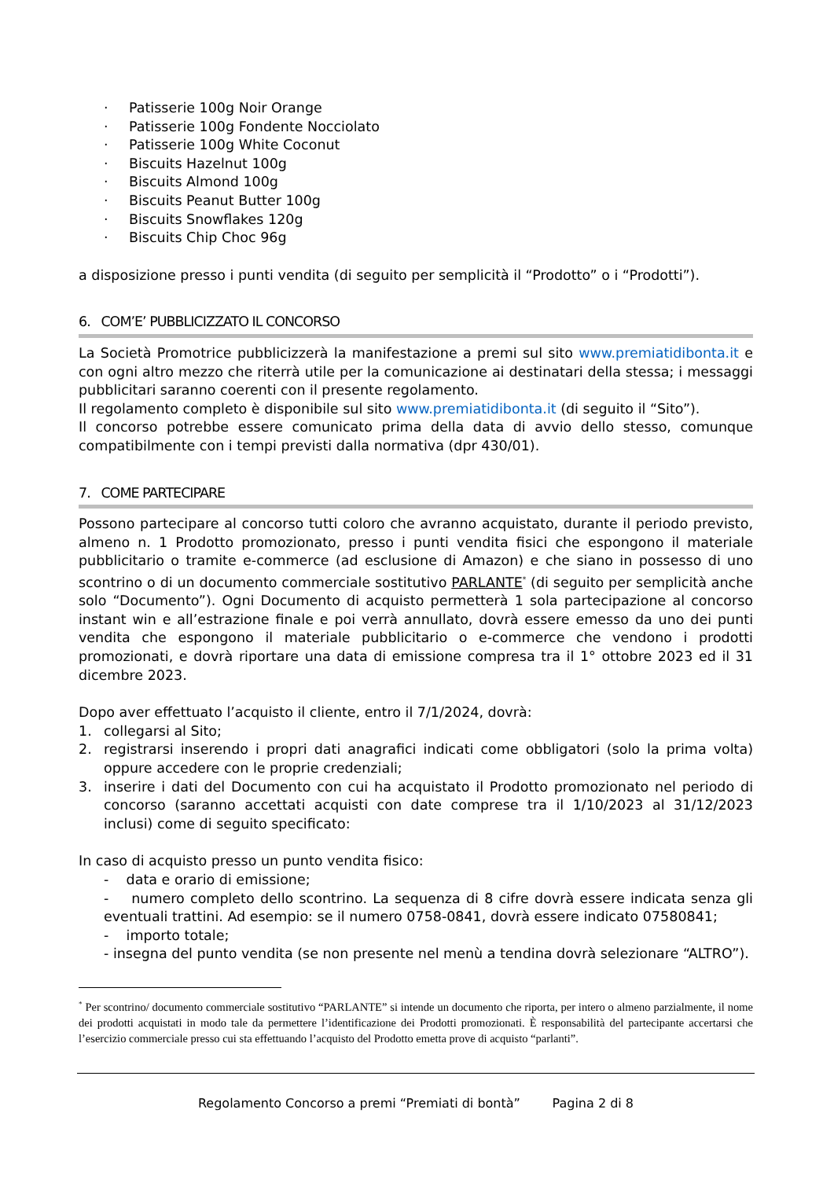· Patisserie 100g Noir Orange
· Patisserie 100g Fondente Nocciolato
· Patisserie 100g White Coconut
· Biscuits Hazelnut 100g
· Biscuits Almond 100g
· Biscuits Peanut Butter 100g
· Biscuits Snowflakes 120g
· Biscuits Chip Choc 96g
a disposizione presso i punti vendita (di seguito per semplicità il “Prodotto” o i “Prodotti”).
6. COM’E’ PUBBLICIZZATO IL CONCORSO
La Società Promotrice pubblicizzerà la manifestazione a premi sul sito www.premiatidibonta.it e con ogni altro mezzo che riterrà utile per la comunicazione ai destinatari della stessa; i messaggi pubblicitari saranno coerenti con il presente regolamento.
Il regolamento completo è disponibile sul sito www.premiatidibonta.it (di seguito il “Sito”).
Il concorso potrebbe essere comunicato prima della data di avvio dello stesso, comunque compatibilmente con i tempi previsti dalla normativa (dpr 430/01).
7. COME PARTECIPARE
Possono partecipare al concorso tutti coloro che avranno acquistato, durante il periodo previsto, almeno n. 1 Prodotto promozionato, presso i punti vendita fisici che espongono il materiale pubblicitario o tramite e-commerce (ad esclusione di Amazon) e che siano in possesso di uno scontrino o di un documento commerciale sostitutivo PARLANTE<sup>*</sup> (di seguito per semplicità anche solo “Documento”). Ogni Documento di acquisto permetterà 1 sola partecipazione al concorso instant win e all’estrazione finale e poi verrà annullato, dovrà essere emesso da uno dei punti vendita che espongono il materiale pubblicitario o e-commerce che vendono i prodotti promozionati, e dovrà riportare una data di emissione compresa tra il 1° ottobre 2023 ed il 31 dicembre 2023.
Dopo aver effettuato l’acquisto il cliente, entro il 7/1/2024, dovrà:
1. collegarsi al Sito;
2. registrarsi inserendo i propri dati anagrafici indicati come obbligatori (solo la prima volta) oppure accedere con le proprie credenziali;
3. inserire i dati del Documento con cui ha acquistato il Prodotto promozionato nel periodo di concorso (saranno accettati acquisti con date comprese tra il 1/10/2023 al 31/12/2023 inclusi) come di seguito specificato:
In caso di acquisto presso un punto vendita fisico:
- data e orario di emissione;
- numero completo dello scontrino. La sequenza di 8 cifre dovrà essere indicata senza gli eventuali trattini. Ad esempio: se il numero 0758-0841, dovrà essere indicato 07580841;
- importo totale;
- insegna del punto vendita (se non presente nel menù a tendina dovrà selezionare “ALTRO”).
<sup>*</sup> Per scontrino/ documento commerciale sostitutivo “PARLANTE” si intende un documento che riporta, per intero o almeno parzialmente, il nome dei prodotti acquistati in modo tale da permettere l’identificazione dei Prodotti promozionati. È responsabilità del partecipante accertarsi che l’esercizio commerciale presso cui sta effettuando l’acquisto del Prodotto emetta prove di acquisto “parlanti”.
Regolamento Concorso a premi “Premiati di bontà” Pagina 2 di 8